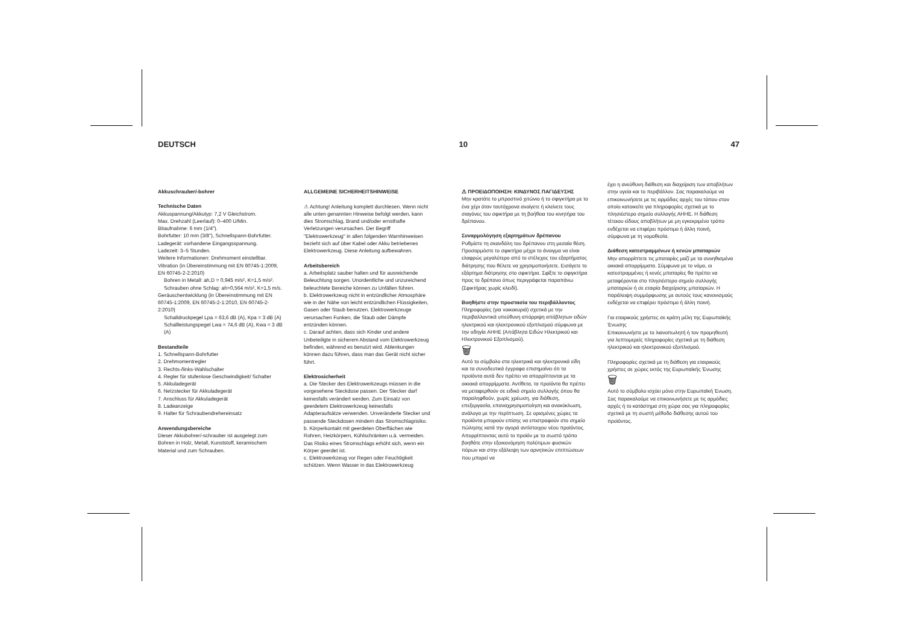DEUTSCH 10 47
Akkuschrauber/-bohrer
Technische Daten
Akkuspannung/Akkutyp: 7,2 V Gleichstrom.
Max. Drehzahl (Leerlauf): 0–400 U/Min.
Bitaufnahme: 6 mm (1/4").
Bohrfutter: 10 mm (3/8"), Schnellspann-Bohrfutter.
Ladegerät: vorhandene Eingangsspannung.
Ladezeit: 3–5 Stunden.
Weitere Informationen: Drehmoment einstellbar.
Vibration (in Übereinstimmung mit EN 60745-1:2009, EN 60745-2-2:2010)
Bohren in Metall: ah,D = 0,945 m/s², K=1,5 m/s².
Schrauben ohne Schlag: ah=0,564 m/s², K=1,5 m/s.
Geräuschentwicklung (in Übereinstimmung mit EN 60745-1:2009, EN 60745-2-1:2010, EN 60745-2-2:2010)
Schalldruckpegel Lpa = 63,6 dB (A), Kpa = 3 dB (A)
Schallleistungspegel Lwa = 74,6 dB (A), Kwa = 3 dB (A)
Bestandteile
1. Schnellspann-Bohrfutter
2. Drehmomentregler
3. Rechts-/links-Wahlschalter
4. Regler für stufenlose Geschwindigkeit/ Schalter
5. Akkuladegerät
6. Netzstecker für Akkuladegerät
7. Anschluss für Akkuladegerät
8. Ladeanzeige
9. Halter für Schraubendrehereinsatz
Anwendungsbereiche
Dieser Akkubohrer/-schrauber ist ausgelegt zum Bohren in Holz, Metall, Kunststoff, keramischem Material und zum Schrauben.
ALLGEMEINE SICHERHEITSHINWEISE
⚠ Achtung! Anleitung komplett durchlesen. Wenn nicht alle unten genannten Hinweise befolgt werden, kann dies Stromschlag, Brand und/oder ernsthafte Verletzungen verursachen. Der Begriff "Elektrowerkzeug" in allen folgenden Warnhinweisen bezieht sich auf über Kabel oder Akku betriebenes Elektrowerkzeug. Diese Anleitung aufbewahren.
Arbeitsbereich
a. Arbeitsplatz sauber halten und für ausreichende Beleuchtung sorgen. Unordentliche und unzureichend beleuchtete Bereiche können zu Unfällen führen.
b. Elektrowerkzeug nicht in entzündlicher Atmosphäre wie in der Nähe von leicht entzündlichen Flüssigkeiten, Gasen oder Staub benutzen. Elektrowerkzeuge verursachen Funken, die Staub oder Dämpfe entzünden können.
c. Darauf achten, dass sich Kinder und andere Unbeteiligte in sicherem Abstand vom Elektrowerkzeug befinden, während es benutzt wird. Ablenkungen können dazu führen, dass man das Gerät nicht sicher führt.
Elektrosicherheit
a. Die Stecker des Elektrowerkzeugs müssen in die vorgesehene Steckdose passen. Der Stecker darf keinesfalls verändert werden. Zum Einsatz von geerdetem Elektrowerkzeug keinesfalls Adapteraufsätze verwenden. Unveränderte Stecker und passende Steckdosen mindern das Stromschlagrisiko.
b. Körperkontakt mit geerdeten Oberflächen wie Rohren, Heizkörpern, Kühlschränken u.ä. vermeiden. Das Risiko eines Stromschlags erhöht sich, wenn ein Körper geerdet ist.
c. Elektrowerkzeug vor Regen oder Feuchtigkeit schützen. Wenn Wasser in das Elektrowerkzeug
⚠ ΠΡΟΕΙΔΟΠΟΙΗΣΗ: ΚΙΝΔΥΝΟΣ ΠΑΓΙΔΕΥΣΗΣ
Μην κρατάτε το μπροστινό χιτώνιο ή το σφιγκτήρα με το ένα χέρι όταν ταυτόχρονα ανοίγετε ή κλείνετε τους σιαγόνες του σφικτήρα με τη βοήθεια του κινητήρα του δρέπανου.
Συναρμολόγηση εξαρτημάτων δρέπανου
Ρυθμίστε τη σκανδάλη του δρέπανου στη μεσαία θέση. Προσαρμόστε το σφικτήρα μέχρι το άνοιγμα να είναι ελαφρώς μεγαλύτερο από το στέλεχος του εξαρτήματος διάτρησης που θέλετε να χρησιμοποιήσετε. Εισάγετε το εξάρτημα διάτρησης στο σφικτήρα. Σφίξτε το σφιγκτήρα προς το δρέπανο όπως περιγράφεται παραπάνω (Σφικτήρας χωρίς κλειδί).
Βοηθήστε στην προστασία του περιβάλλοντος
Πληροφορίες (για νοικοκυριά) σχετικά με την περιβαλλοντικά υπεύθυνη απόρριψη απόβλητων ειδών ηλεκτρικού και ηλεκτρονικού εξοπλισμού σύμφωνα με την οδηγία AHHE (Απόβλητα Ειδών Ηλεκτρικού και Ηλεκτρονικού Εξοπλισμού).
🗑
Αυτό το σύμβολο στα ηλεκτρικά και ηλεκτρονικά είδη και τα συνοδευτικά έγγραφα επισημαίνει ότι τα προϊόντα αυτά δεν πρέπει να απορρίπτονται με τα οικιακά απορρίμματα. Αντίθετα, τα προϊόντα θα πρέπει να μεταφερθούν σε ειδικό σημείο συλλογής όπου θα παραληφθούν, χωρίς χρέωση, για διάθεση, επεξεργασία, επαναχρησιμοποίηση και ανακύκλωση, ανάλογα με την περίπτωση. Σε ορισμένες χώρες τα προϊόντα μπορούν επίσης να επιστραφούν στο σημείο πώλησης κατά την αγορά αντίστοιχου νέου προϊόντος. Απορρίπτοντας αυτό το προϊόν με το σωστό τρόπο βοηθάτε στην εξοικονόμηση πολύτιμων φυσικών πόρων και στην εξάλειψη των αρνητικών επιπτώσεων που μπορεί να
έχει η ανεύθυνη διάθεση και διαχείριση των αποβλήτων στην υγεία και το περιβάλλον. Σας παρακαλούμε να επικοινωνήσετε με τις αρμόδιες αρχές του τόπου στον οποίο κατοικείτε για πληροφορίες σχετικά με το πλησιέστερο σημείο συλλογής ΑΗΗΕ. Η διάθεση τέτοιου είδους αποβλήτων με μη εγκεκριμένο τρόπο ενδέχεται να επιφέρει πρόστιμο ή άλλη ποινή, σύμφωνα με τη νομοθεσία.
Διάθεση κατεστραμμένων ή κενών μπαταριών
Μην απορρίπτετε τις μπαταρίες μαζί με τα συνηθισμένα οικιακά απορρίμματα. Σύμφωνα με το νόμο, οι κατεστραμμένες ή κενές μπαταρίες θα πρέπει να μεταφέρονται στο πλησιέστερο σημείο συλλογής μπαταριών ή σε εταιρία διαχείρισης μπαταριών. Η παράλειψη συμμόρφωσης με αυτούς τους κανονισμούς ενδέχεται να επιφέρει πρόστιμο ή άλλη ποινή.
Για εταιρικούς χρήστες σε κράτη μέλη της Ευρωπαϊκής Ένωσης
Επικοινωνήστε με το λιανοπωλητή ή τον προμηθευτή για λεπτομερείς πληροφορίες σχετικά με τη διάθεση ηλεκτρικού και ηλεκτρονικού εξοπλισμού.
Πληροφορίες σχετικά με τη διάθεση για εταιρικούς χρήστες σε χώρες εκτός της Ευρωπαϊκής Ένωσης
🗑
Αυτό το σύμβολο ισχύει μόνο στην Ευρωπαϊκή Ένωση. Σας παρακαλούμε να επικοινωνήσετε με τις αρμόδιες αρχές ή το κατάστημα στη χώρα σας για πληροφορίες σχετικά με τη σωστή μέθοδο διάθεσης αυτού του προϊόντος.